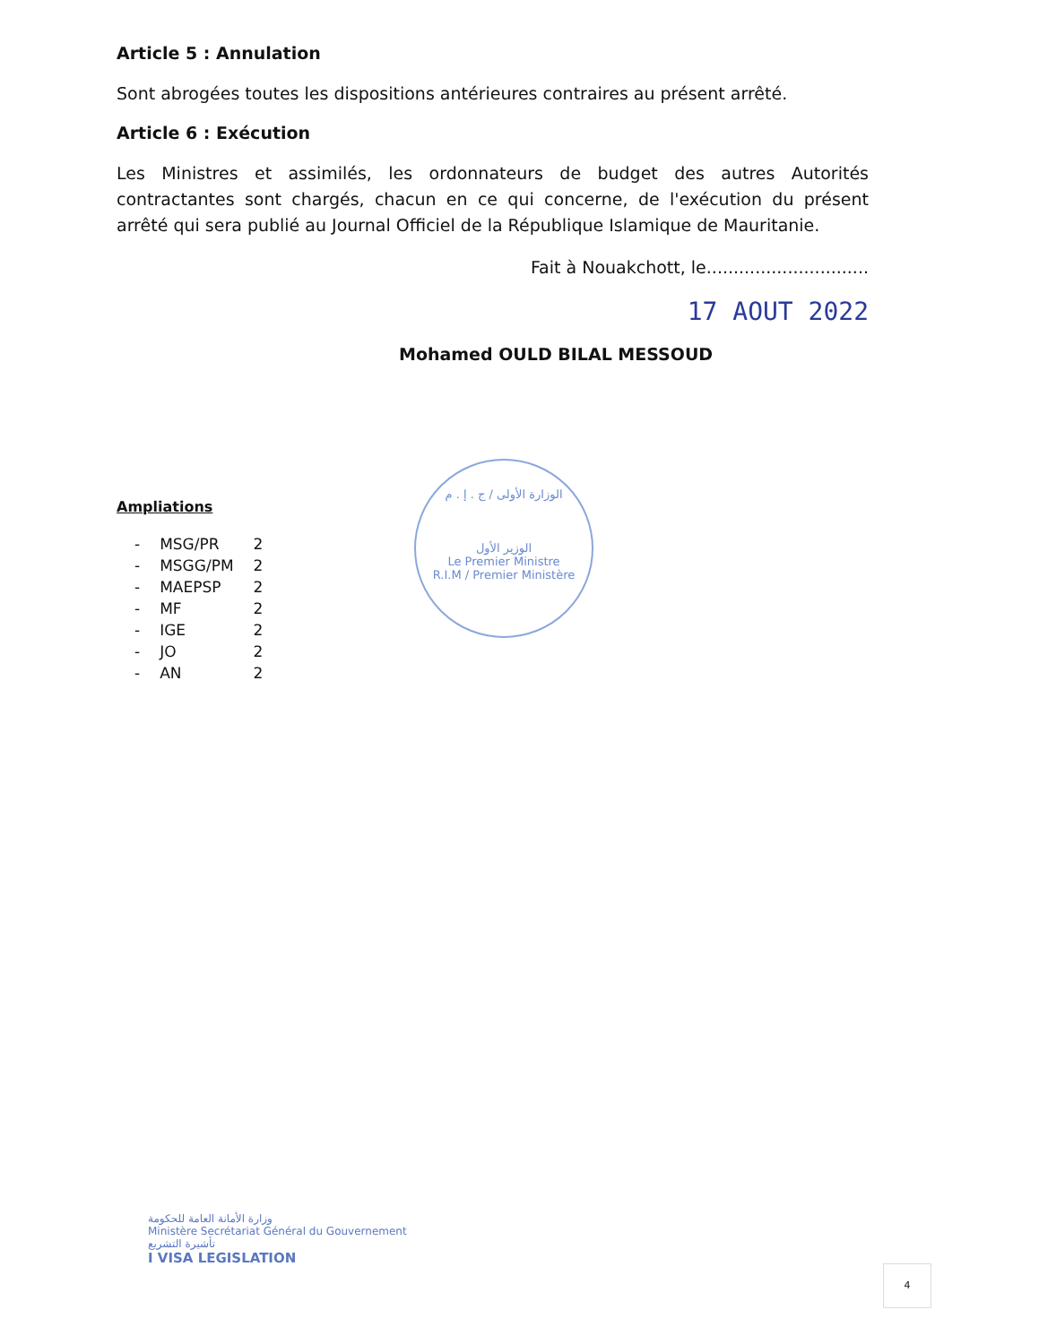Article 5 : Annulation
Sont abrogées toutes les dispositions antérieures contraires au présent arrêté.
Article 6 : Exécution
Les Ministres et assimilés, les ordonnateurs de budget des autres Autorités contractantes sont chargés, chacun en ce qui concerne, de l'exécution du présent arrêté qui sera publié au Journal Officiel de la République Islamique de Mauritanie.
Fait à Nouakchott, le..............................
17 AOUT 2022
Mohamed OULD BILAL MESSOUD
Ampliations
| - | MSG/PR | 2 |
| - | MSGG/PM | 2 |
| - | MAEPSP | 2 |
| - | MF | 2 |
| - | IGE | 2 |
| - | JO | 2 |
| - | AN | 2 |
وزارة الأمانة العامة للحكومة
Ministère Secrétariat Général du Gouvernement
تأشيرة التشريع
I VISA LEGISLATION
الوزارة الأولى / ج . إ . م
الوزير الأول
Le Premier Ministre
R.I.M / Premier Ministère
4